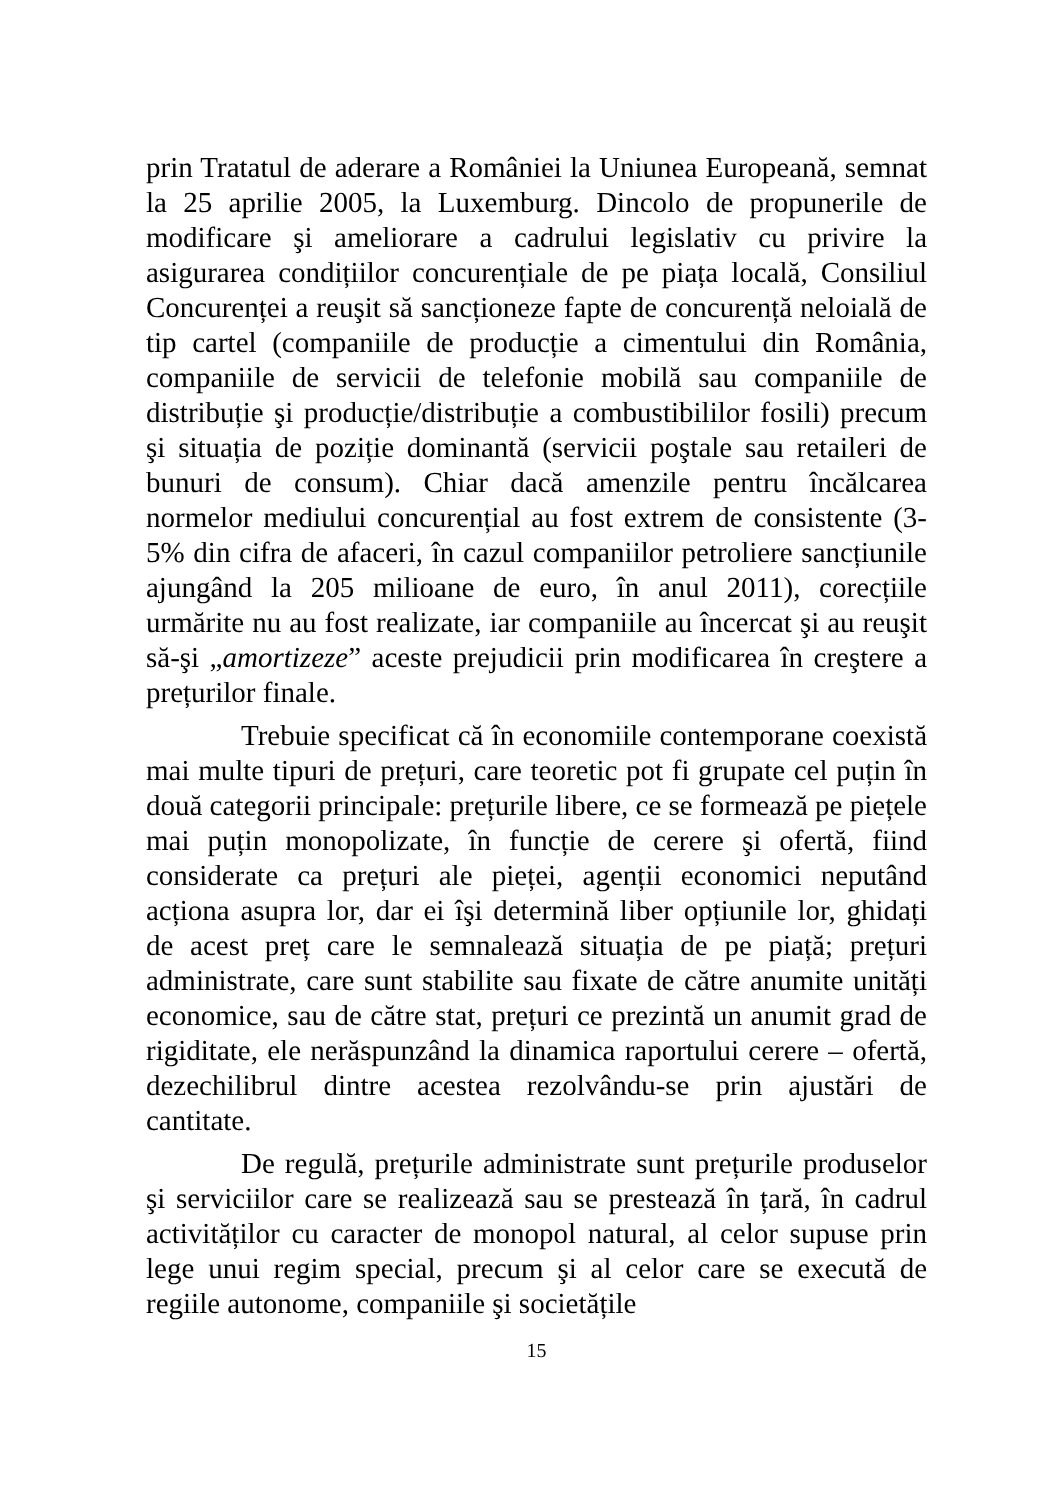prin Tratatul de aderare a României la Uniunea Europeană, semnat la 25 aprilie 2005, la Luxemburg. Dincolo de propunerile de modificare şi ameliorare a cadrului legislativ cu privire la asigurarea condițiilor concurențiale de pe piața locală, Consiliul Concurenței a reuşit să sancționeze fapte de concurență neloială de tip cartel (companiile de producție a cimentului din România, companiile de servicii de telefonie mobilă sau companiile de distribuție şi producție/distribuție a combustibililor fosili) precum şi situația de poziție dominantă (servicii poştale sau retaileri de bunuri de consum). Chiar dacă amenzile pentru încălcarea normelor mediului concurențial au fost extrem de consistente (3-5% din cifra de afaceri, în cazul companiilor petroliere sancțiunile ajungând la 205 milioane de euro, în anul 2011), corecțiile urmărite nu au fost realizate, iar companiile au încercat şi au reuşit să-şi „amortizeze” aceste prejudicii prin modificarea în creştere a prețurilor finale.
Trebuie specificat că în economiile contemporane coexistă mai multe tipuri de prețuri, care teoretic pot fi grupate cel puțin în două categorii principale: prețurile libere, ce se formează pe piețele mai puțin monopolizate, în funcție de cerere şi ofertă, fiind considerate ca prețuri ale pieței, agenții economici neputând acționa asupra lor, dar ei îşi determină liber opțiunile lor, ghidați de acest preț care le semnalează situația de pe piață; prețuri administrate, care sunt stabilite sau fixate de către anumite unități economice, sau de către stat, prețuri ce prezintă un anumit grad de rigiditate, ele nerăspunzând la dinamica raportului cerere – ofertă, dezechilibrul dintre acestea rezolvându-se prin ajustări de cantitate.
De regulă, prețurile administrate sunt prețurile produselor şi serviciilor care se realizează sau se prestează în țară, în cadrul activităților cu caracter de monopol natural, al celor supuse prin lege unui regim special, precum şi al celor care se execută de regiile autonome, companiile şi societățile
15